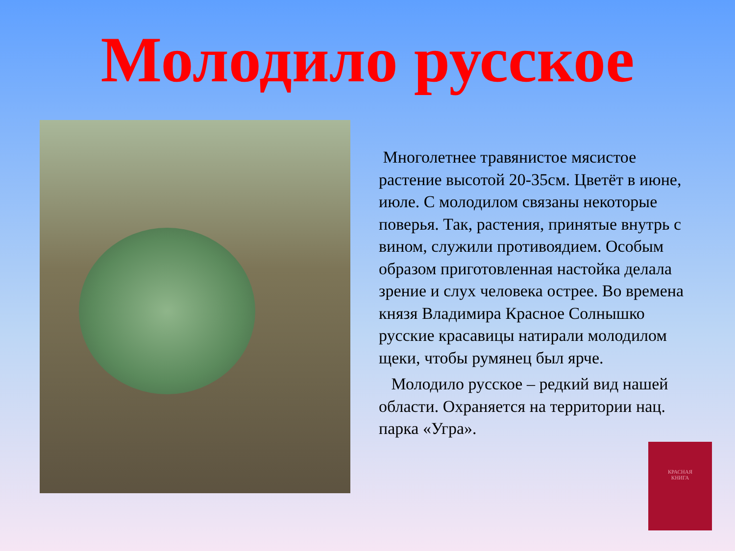Молодило русское
Многолетнее травянистое мясистое растение высотой 20-35см. Цветёт в июне, июле. С молодилом связаны некоторые поверья. Так, растения, принятые внутрь с вином, служили противоядием. Особым образом приготовленная настойка делала зрение и слух человека острее. Во времена князя Владимира Красное Солнышко русские красавицы натирали молодилом щеки, чтобы румянец был ярче.
Молодило русское – редкий вид нашей области. Охраняется на территории нац. парка «Угра».
КРАСНАЯ
КНИГА